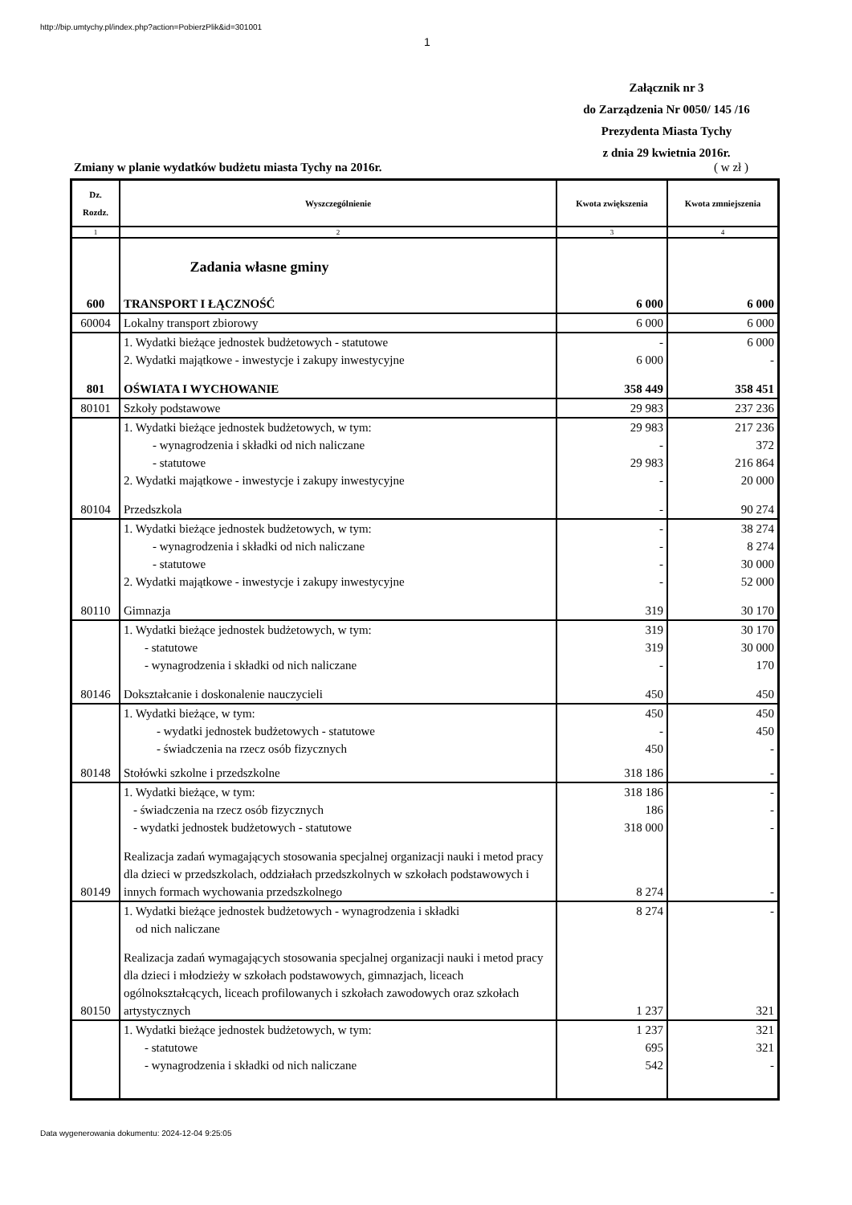http://bip.umtychy.pl/index.php?action=PobierzPlik&id=301001
1
Załącznik nr 3
do Zarządzenia Nr 0050/ 145 /16
Prezydenta Miasta Tychy
z dnia 29 kwietnia 2016r.
Zmiany w planie wydatków budżetu miasta Tychy na 2016r. ( w zł )
| Dz. Rozdz. | Wyszczególnienie | Kwota zwiększenia | Kwota zmniejszenia |
| --- | --- | --- | --- |
| 1 | 2 | 3 | 4 |
| | Zadania własne gminy | | |
| 600 | TRANSPORT I ŁĄCZNOŚĆ | 6 000 | 6 000 |
| 60004 | Lokalny transport zbiorowy | 6 000 | 6 000 |
| | 1. Wydatki bieżące jednostek budżetowych - statutowe | - | 6 000 |
| | 2. Wydatki majątkowe - inwestycje i zakupy inwestycyjne | 6 000 | - |
| 801 | OŚWIATA I WYCHOWANIE | 358 449 | 358 451 |
| 80101 | Szkoły podstawowe | 29 983 | 237 236 |
| | 1. Wydatki bieżące jednostek budżetowych, w tym: | 29 983 | 217 236 |
| | - wynagrodzenia i składki od nich naliczane | - | 372 |
| | - statutowe | 29 983 | 216 864 |
| | 2. Wydatki majątkowe - inwestycje i zakupy inwestycyjne | - | 20 000 |
| 80104 | Przedszkola | - | 90 274 |
| | 1. Wydatki bieżące jednostek budżetowych, w tym: | - | 38 274 |
| | - wynagrodzenia i składki od nich naliczane | - | 8 274 |
| | - statutowe | - | 30 000 |
| | 2. Wydatki majątkowe - inwestycje i zakupy inwestycyjne | - | 52 000 |
| 80110 | Gimnazja | 319 | 30 170 |
| | 1. Wydatki bieżące jednostek budżetowych, w tym: | 319 | 30 170 |
| | - statutowe | 319 | 30 000 |
| | - wynagrodzenia i składki od nich naliczane | - | 170 |
| 80146 | Dokształcanie i doskonalenie nauczycieli | 450 | 450 |
| | 1. Wydatki bieżące, w tym: | 450 | 450 |
| | - wydatki jednostek budżetowych - statutowe | - | 450 |
| | - świadczenia na rzecz osób fizycznych | 450 | - |
| 80148 | Stołówki szkolne i przedszkolne | 318 186 | - |
| | 1. Wydatki bieżące, w tym: | 318 186 | - |
| | - świadczenia na rzecz osób fizycznych | 186 | - |
| | - wydatki jednostek budżetowych - statutowe | 318 000 | - |
| 80149 | Realizacja zadań wymagających stosowania specjalnej organizacji nauki i metod pracy dla dzieci w przedszkolach, oddziałach przedszkolnych w szkołach podstawowych i innych formach wychowania przedszkolnego | 8 274 | - |
| | 1. Wydatki bieżące jednostek budżetowych - wynagrodzenia i składki od nich naliczane | 8 274 | - |
| 80150 | Realizacja zadań wymagających stosowania specjalnej organizacji nauki i metod pracy dla dzieci i młodzieży w szkołach podstawowych, gimnazjach, liceach ogólnokształcących, liceach profilowanych i szkołach zawodowych oraz szkołach artystycznych | 1 237 | 321 |
| | 1. Wydatki bieżące jednostek budżetowych, w tym: | 1 237 | 321 |
| | - statutowe | 695 | 321 |
| | - wynagrodzenia i składki od nich naliczane | 542 | - |
Data wygenerowania dokumentu: 2024-12-04 9:25:05